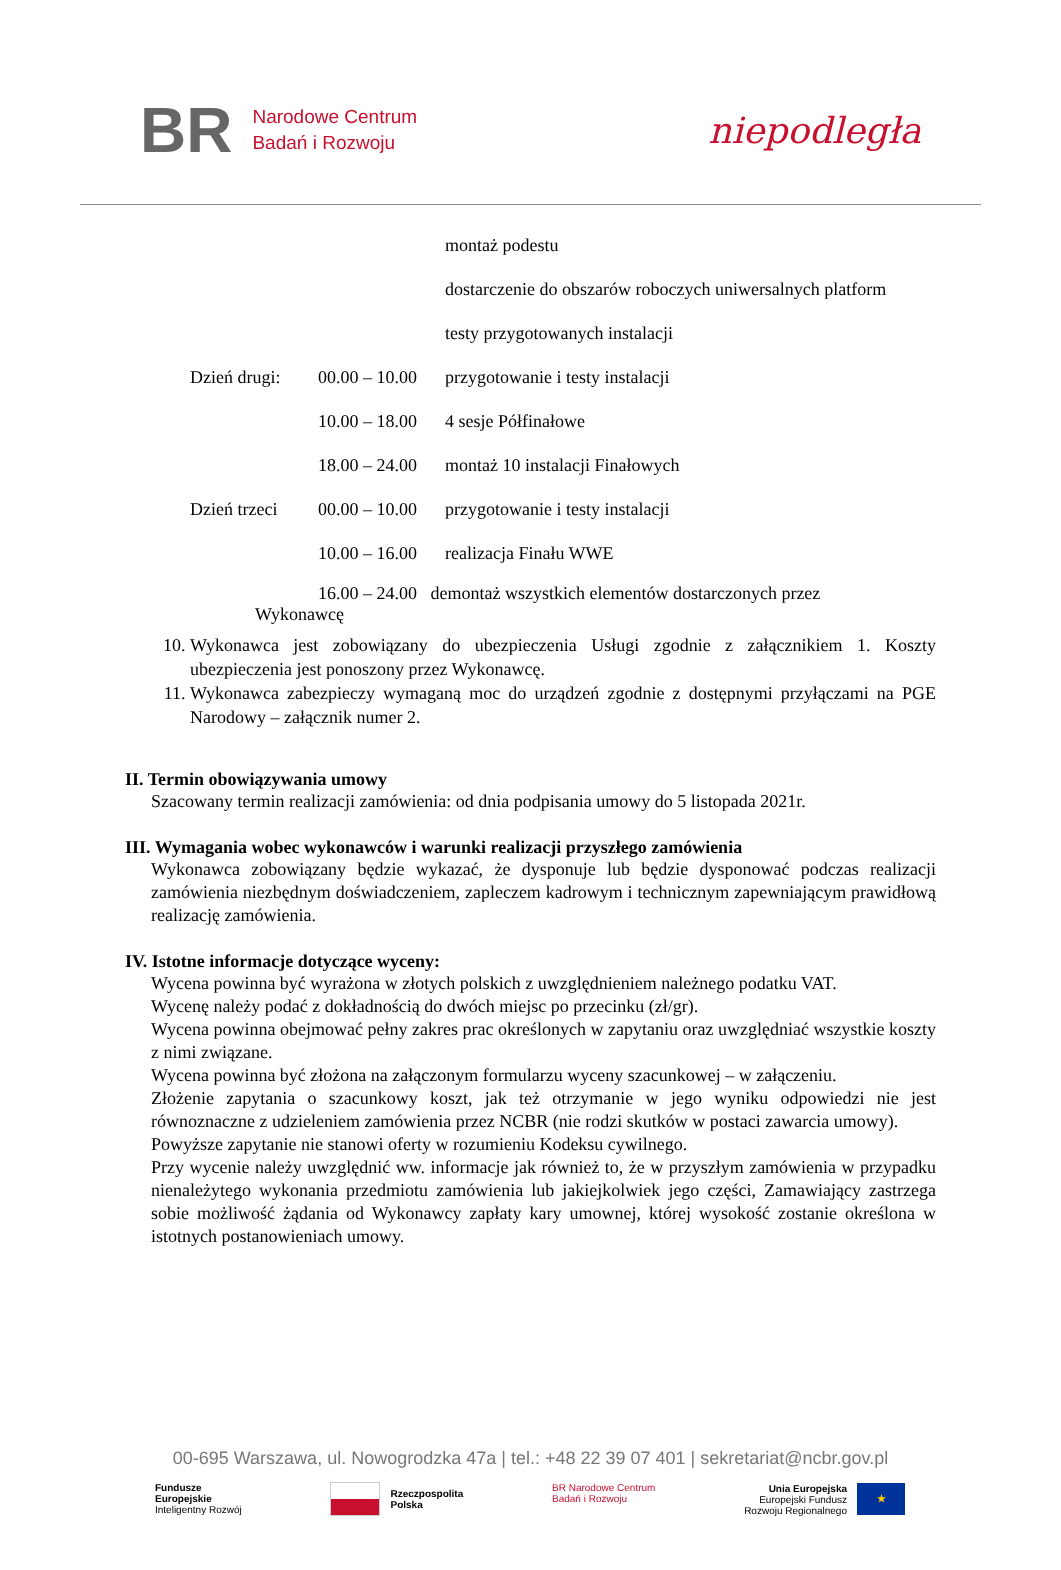BR
Narodowe Centrum
Badań i Rozwoju
niepodległa
montaż podestu
dostarczenie do obszarów roboczych uniwersalnych platform
testy przygotowanych instalacji
Dzień drugi: 00.00 – 10.00 przygotowanie i testy instalacji
10.00 – 18.00 4 sesje Półfinałowe
18.00 – 24.00 montaż 10 instalacji Finałowych
Dzień trzeci 00.00 – 10.00 przygotowanie i testy instalacji
10.00 – 16.00 realizacja Finału WWE
16.00 – 24.00 demontaż wszystkich elementów dostarczonych przez
Wykonawcę
10. Wykonawca jest zobowiązany do ubezpieczenia Usługi zgodnie z załącznikiem 1. Koszty ubezpieczenia jest ponoszony przez Wykonawcę.
11. Wykonawca zabezpieczy wymaganą moc do urządzeń zgodnie z dostępnymi przyłączami na PGE Narodowy – załącznik numer 2.
II. Termin obowiązywania umowy
Szacowany termin realizacji zamówienia: od dnia podpisania umowy do 5 listopada 2021r.
III. Wymagania wobec wykonawców i warunki realizacji przyszłego zamówienia
Wykonawca zobowiązany będzie wykazać, że dysponuje lub będzie dysponować podczas realizacji zamówienia niezbędnym doświadczeniem, zapleczem kadrowym i technicznym zapewniającym prawidłową realizację zamówienia.
IV. Istotne informacje dotyczące wyceny:
Wycena powinna być wyrażona w złotych polskich z uwzględnieniem należnego podatku VAT.
Wycenę należy podać z dokładnością do dwóch miejsc po przecinku (zł/gr).
Wycena powinna obejmować pełny zakres prac określonych w zapytaniu oraz uwzględniać wszystkie koszty z nimi związane.
Wycena powinna być złożona na załączonym formularzu wyceny szacunkowej – w załączeniu.
Złożenie zapytania o szacunkowy koszt, jak też otrzymanie w jego wyniku odpowiedzi nie jest równoznaczne z udzieleniem zamówienia przez NCBR (nie rodzi skutków w postaci zawarcia umowy).
Powyższe zapytanie nie stanowi oferty w rozumieniu Kodeksu cywilnego.
Przy wycenie należy uwzględnić ww. informacje jak również to, że w przyszłym zamówienia w przypadku nienależytego wykonania przedmiotu zamówienia lub jakiejkolwiek jego części, Zamawiający zastrzega sobie możliwość żądania od Wykonawcy zapłaty kary umownej, której wysokość zostanie określona w istotnych postanowieniach umowy.
00-695 Warszawa, ul. Nowogrodzka 47a | tel.: +48 22 39 07 401 | sekretariat@ncbr.gov.pl
Fundusze
Europejskie
Inteligentny Rozwój
Rzeczpospolita
Polska
BR Narodowe Centrum
Badań i Rozwoju
Unia Europejska
Europejski Fundusz
Rozwoju Regionalnego
★